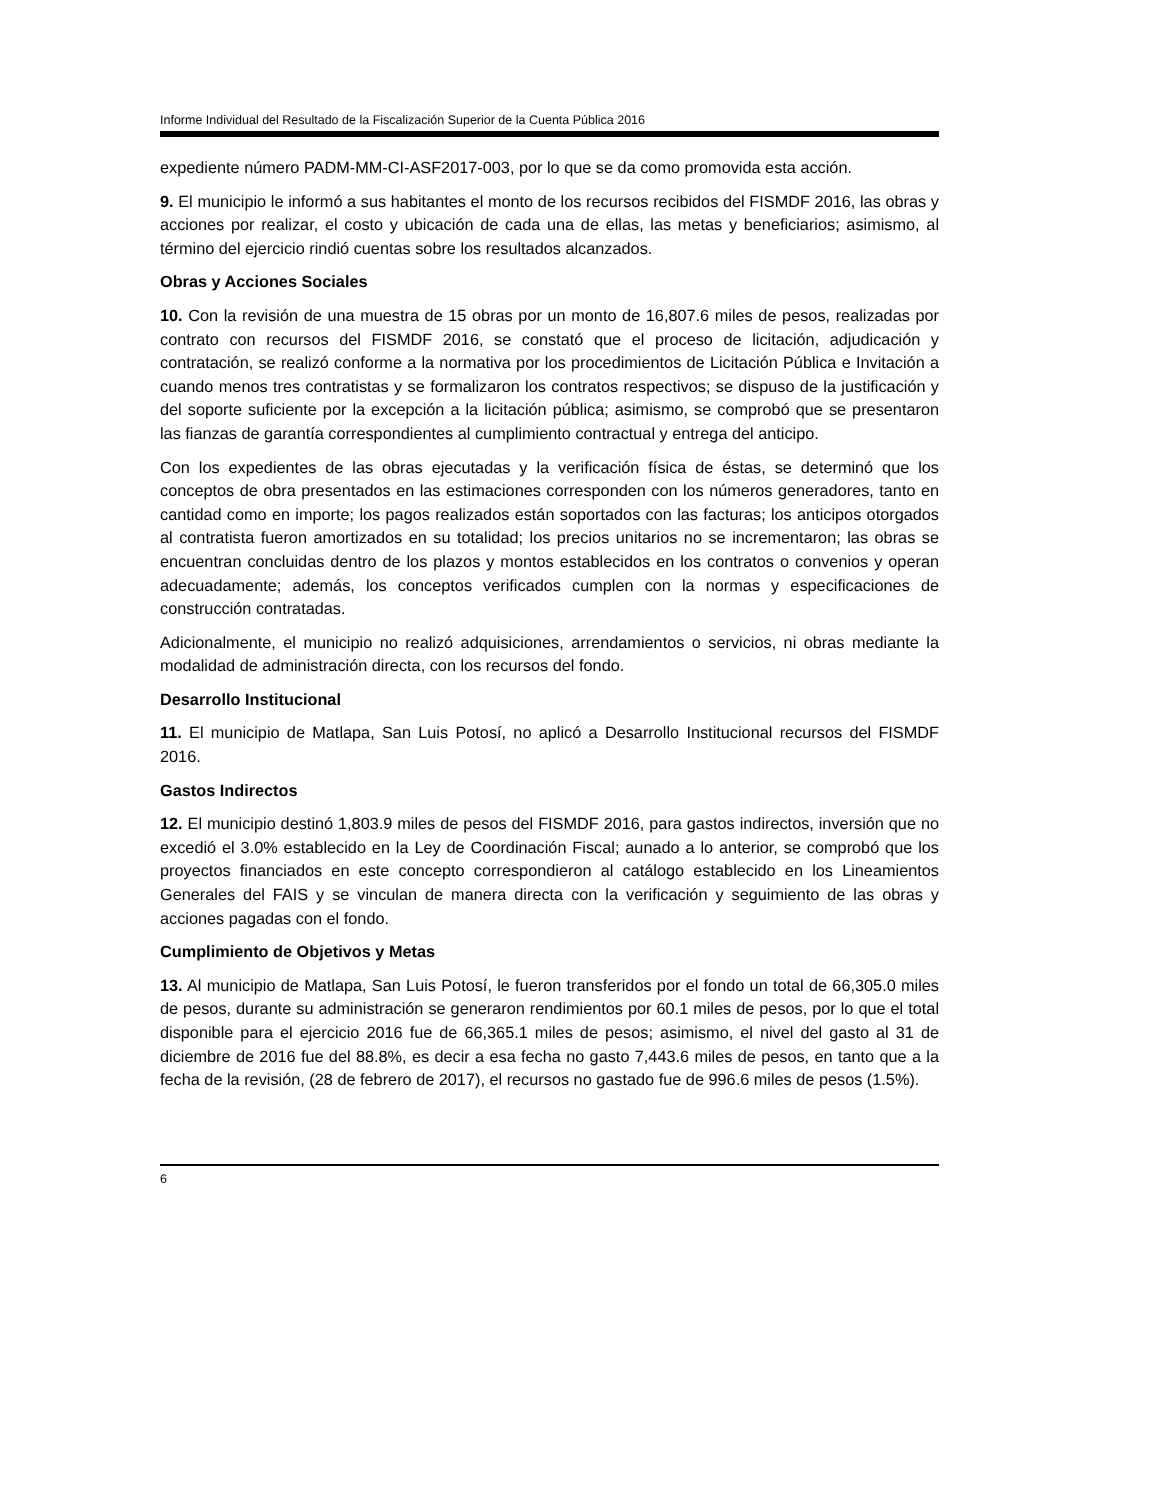Informe Individual del Resultado de la Fiscalización Superior de la Cuenta Pública 2016
expediente número PADM-MM-CI-ASF2017-003, por lo que se da como promovida esta acción.
9. El municipio le informó a sus habitantes el monto de los recursos recibidos del FISMDF 2016, las obras y acciones por realizar, el costo y ubicación de cada una de ellas, las metas y beneficiarios; asimismo, al término del ejercicio rindió cuentas sobre los resultados alcanzados.
Obras y Acciones Sociales
10. Con la revisión de una muestra de 15 obras por un monto de 16,807.6 miles de pesos, realizadas por contrato con recursos del FISMDF 2016, se constató que el proceso de licitación, adjudicación y contratación, se realizó conforme a la normativa por los procedimientos de Licitación Pública e Invitación a cuando menos tres contratistas y se formalizaron los contratos respectivos; se dispuso de la justificación y del soporte suficiente por la excepción a la licitación pública; asimismo, se comprobó que se presentaron las fianzas de garantía correspondientes al cumplimiento contractual y entrega del anticipo.
Con los expedientes de las obras ejecutadas y la verificación física de éstas, se determinó que los conceptos de obra presentados en las estimaciones corresponden con los números generadores, tanto en cantidad como en importe; los pagos realizados están soportados con las facturas; los anticipos otorgados al contratista fueron amortizados en su totalidad; los precios unitarios no se incrementaron; las obras se encuentran concluidas dentro de los plazos y montos establecidos en los contratos o convenios y operan adecuadamente; además, los conceptos verificados cumplen con la normas y especificaciones de construcción contratadas.
Adicionalmente, el municipio no realizó adquisiciones, arrendamientos o servicios, ni obras mediante la modalidad de administración directa, con los recursos del fondo.
Desarrollo Institucional
11. El municipio de Matlapa, San Luis Potosí, no aplicó a Desarrollo Institucional recursos del FISMDF 2016.
Gastos Indirectos
12. El municipio destinó 1,803.9 miles de pesos del FISMDF 2016, para gastos indirectos, inversión que no excedió el 3.0% establecido en la Ley de Coordinación Fiscal; aunado a lo anterior, se comprobó que los proyectos financiados en este concepto correspondieron al catálogo establecido en los Lineamientos Generales del FAIS y se vinculan de manera directa con la verificación y seguimiento de las obras y acciones pagadas con el fondo.
Cumplimiento de Objetivos y Metas
13. Al municipio de Matlapa, San Luis Potosí, le fueron transferidos por el fondo un total de 66,305.0 miles de pesos, durante su administración se generaron rendimientos por 60.1 miles de pesos, por lo que el total disponible para el ejercicio 2016 fue de 66,365.1 miles de pesos; asimismo, el nivel del gasto al 31 de diciembre de 2016 fue del 88.8%, es decir a esa fecha no gasto 7,443.6 miles de pesos, en tanto que a la fecha de la revisión, (28 de febrero de 2017), el recursos no gastado fue de 996.6 miles de pesos (1.5%).
6